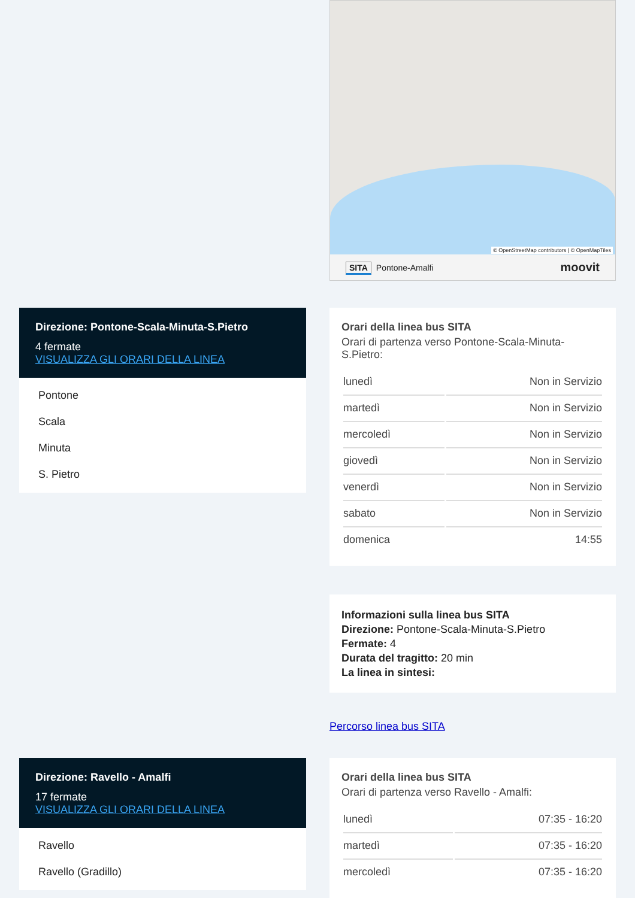© OpenStreetMap contributors | © OpenMapTiles
SITA Pontone-Amalfi moovit
Direzione: Pontone-Scala-Minuta-S.Pietro
4 fermate
VISUALIZZA GLI ORARI DELLA LINEA
Pontone
Scala
Minuta
S. Pietro
Orari della linea bus SITA
Orari di partenza verso Pontone-Scala-Minuta-
S.Pietro:
| lunedì | Non in Servizio |
| martedì | Non in Servizio |
| mercoledì | Non in Servizio |
| giovedì | Non in Servizio |
| venerdì | Non in Servizio |
| sabato | Non in Servizio |
| domenica | 14:55 |
Informazioni sulla linea bus SITA
Direzione: Pontone-Scala-Minuta-S.Pietro
Fermate: 4
Durata del tragitto: 20 min
La linea in sintesi:
Percorso linea bus SITA
Direzione: Ravello - Amalfi
17 fermate
VISUALIZZA GLI ORARI DELLA LINEA
Ravello
Ravello (Gradillo)
Orari della linea bus SITA
Orari di partenza verso Ravello - Amalfi:
| lunedì | 07:35 - 16:20 |
| martedì | 07:35 - 16:20 |
| mercoledì | 07:35 - 16:20 |